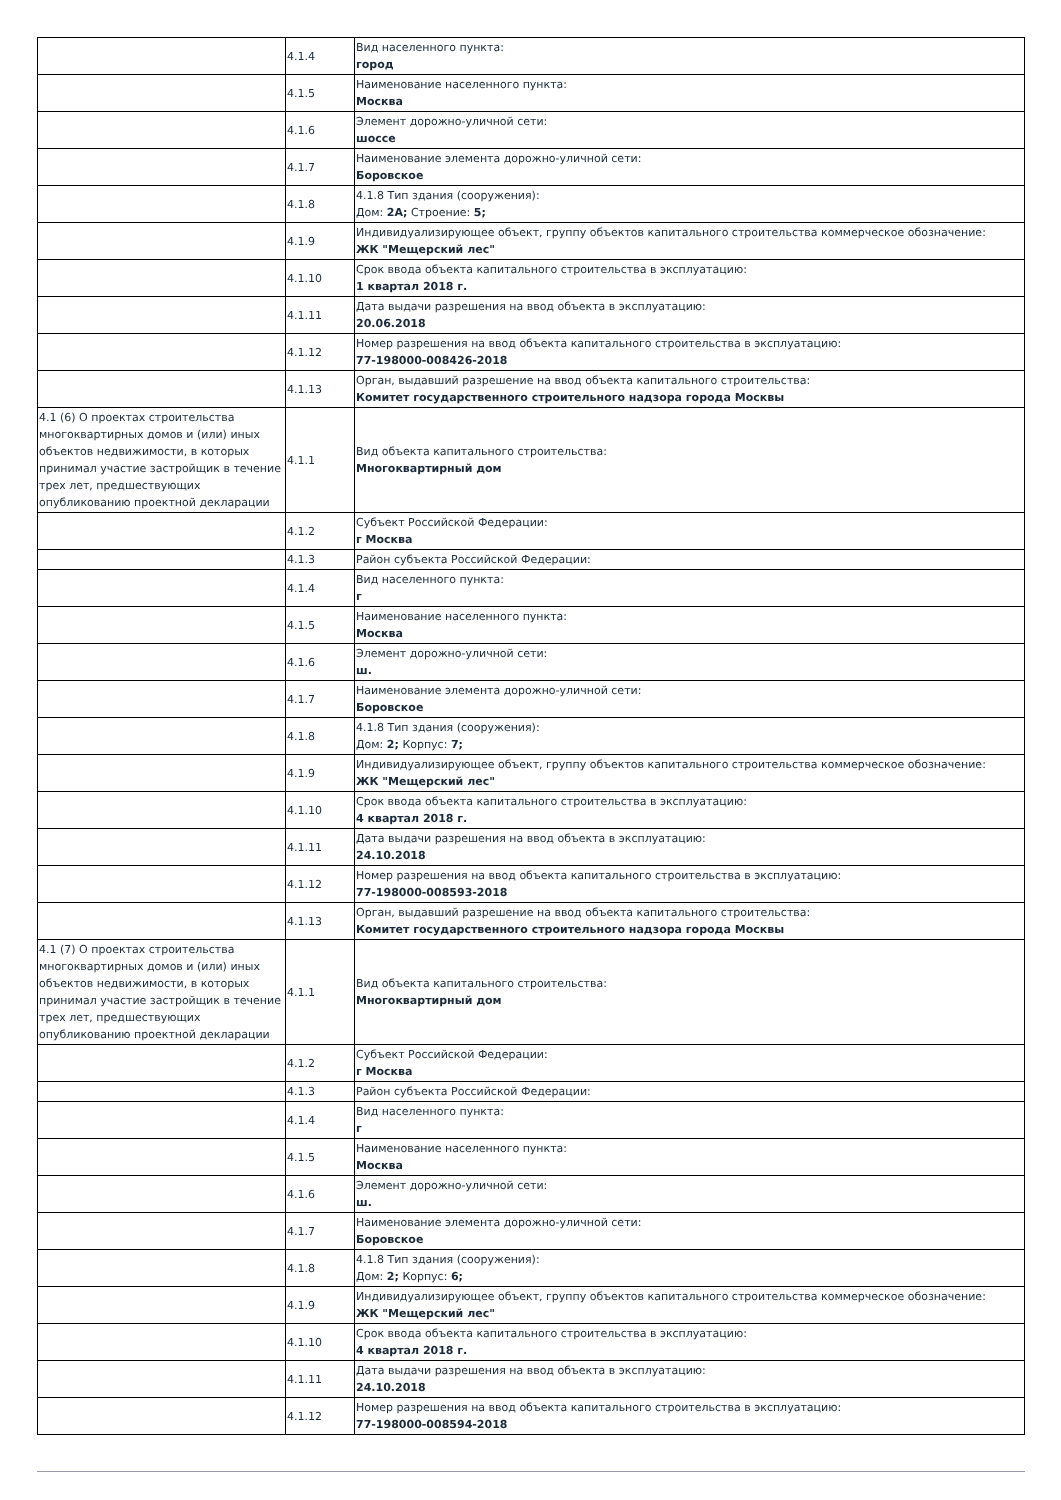| | 4.1.4 | Вид населенного пункта: город |
| | 4.1.5 | Наименование населенного пункта: Москва |
| | 4.1.6 | Элемент дорожно-уличной сети: шоссе |
| | 4.1.7 | Наименование элемента дорожно-уличной сети: Боровское |
| | 4.1.8 | 4.1.8 Тип здания (сооружения): Дом: 2А; Строение: 5; |
| | 4.1.9 | Индивидуализирующее объект, группу объектов капитального строительства коммерческое обозначение: ЖК "Мещерский лес" |
| | 4.1.10 | Срок ввода объекта капитального строительства в эксплуатацию: 1 квартал 2018 г. |
| | 4.1.11 | Дата выдачи разрешения на ввод объекта в эксплуатацию: 20.06.2018 |
| | 4.1.12 | Номер разрешения на ввод объекта капитального строительства в эксплуатацию: 77-198000-008426-2018 |
| | 4.1.13 | Орган, выдавший разрешение на ввод объекта капитального строительства: Комитет государственного строительного надзора города Москвы |
| 4.1 (6) О проектах строительства многоквартирных домов и (или) иных объектов недвижимости, в которых принимал участие застройщик в течение трех лет, предшествующих опубликованию проектной декларации | 4.1.1 | Вид объекта капитального строительства: Многоквартирный дом |
| | 4.1.2 | Субъект Российской Федерации: г Москва |
| | 4.1.3 | Район субъекта Российской Федерации: |
| | 4.1.4 | Вид населенного пункта: г |
| | 4.1.5 | Наименование населенного пункта: Москва |
| | 4.1.6 | Элемент дорожно-уличной сети: ш. |
| | 4.1.7 | Наименование элемента дорожно-уличной сети: Боровское |
| | 4.1.8 | 4.1.8 Тип здания (сооружения): Дом: 2; Корпус: 7; |
| | 4.1.9 | Индивидуализирующее объект, группу объектов капитального строительства коммерческое обозначение: ЖК "Мещерский лес" |
| | 4.1.10 | Срок ввода объекта капитального строительства в эксплуатацию: 4 квартал 2018 г. |
| | 4.1.11 | Дата выдачи разрешения на ввод объекта в эксплуатацию: 24.10.2018 |
| | 4.1.12 | Номер разрешения на ввод объекта капитального строительства в эксплуатацию: 77-198000-008593-2018 |
| | 4.1.13 | Орган, выдавший разрешение на ввод объекта капитального строительства: Комитет государственного строительного надзора города Москвы |
| 4.1 (7) О проектах строительства многоквартирных домов и (или) иных объектов недвижимости, в которых принимал участие застройщик в течение трех лет, предшествующих опубликованию проектной декларации | 4.1.1 | Вид объекта капитального строительства: Многоквартирный дом |
| | 4.1.2 | Субъект Российской Федерации: г Москва |
| | 4.1.3 | Район субъекта Российской Федерации: |
| | 4.1.4 | Вид населенного пункта: г |
| | 4.1.5 | Наименование населенного пункта: Москва |
| | 4.1.6 | Элемент дорожно-уличной сети: ш. |
| | 4.1.7 | Наименование элемента дорожно-уличной сети: Боровское |
| | 4.1.8 | 4.1.8 Тип здания (сооружения): Дом: 2; Корпус: 6; |
| | 4.1.9 | Индивидуализирующее объект, группу объектов капитального строительства коммерческое обозначение: ЖК "Мещерский лес" |
| | 4.1.10 | Срок ввода объекта капитального строительства в эксплуатацию: 4 квартал 2018 г. |
| | 4.1.11 | Дата выдачи разрешения на ввод объекта в эксплуатацию: 24.10.2018 |
| | 4.1.12 | Номер разрешения на ввод объекта капитального строительства в эксплуатацию: 77-198000-008594-2018 |